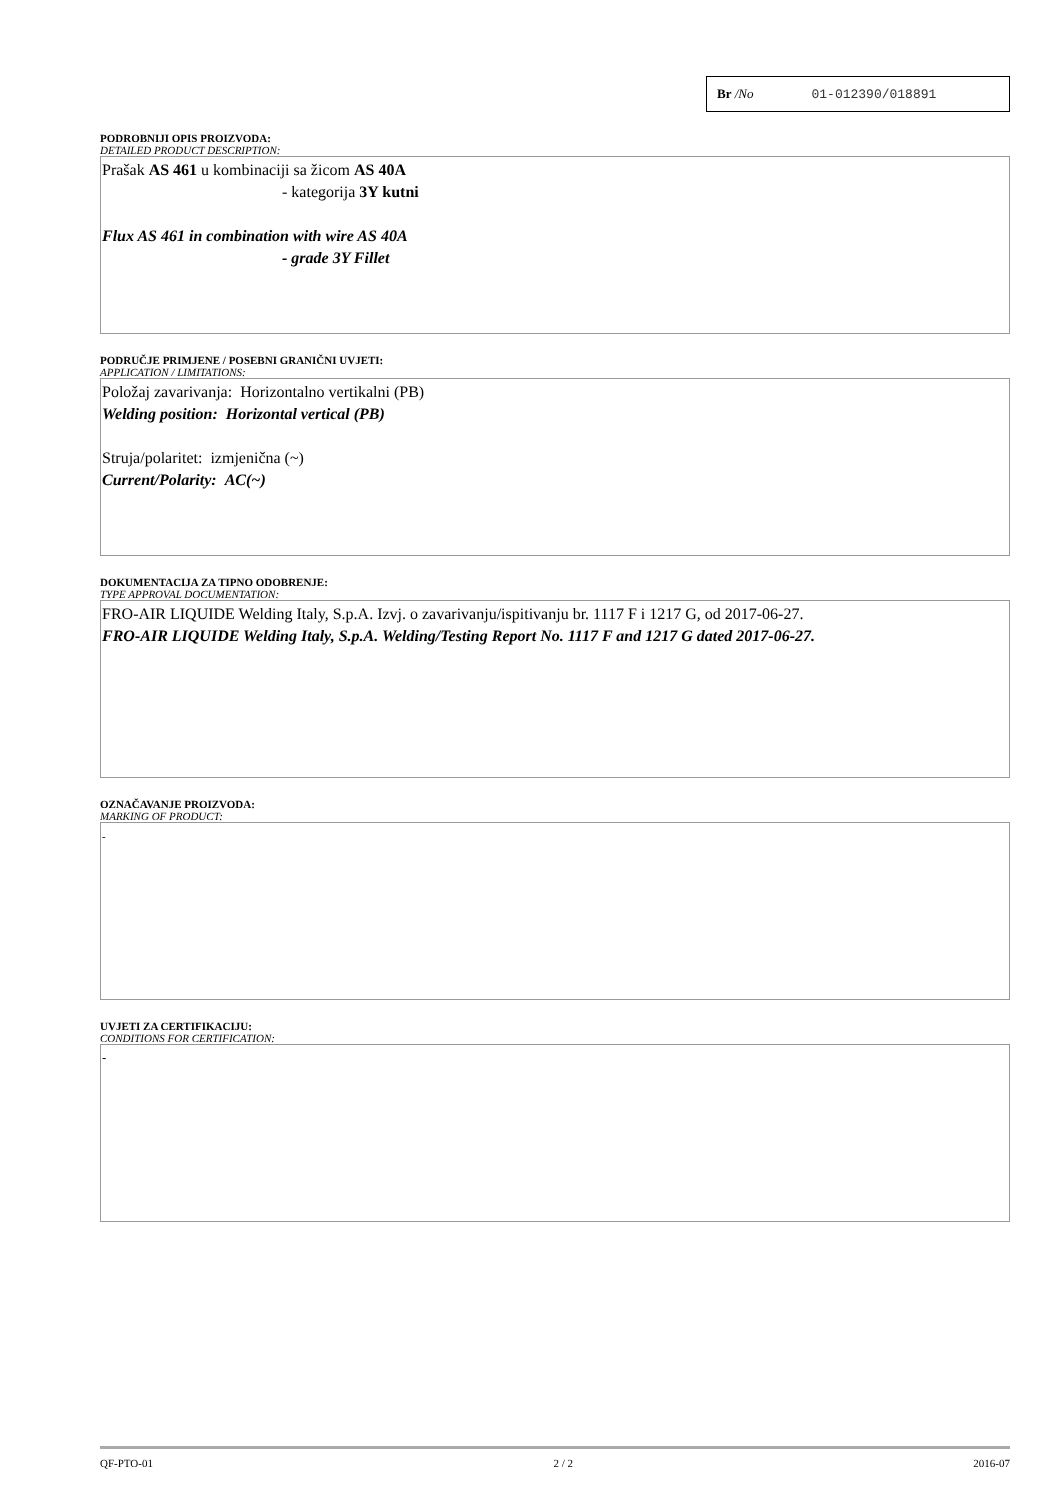Br /No 01-012390/018891
PODROBNIJI OPIS PROIZVODA:
DETAILED PRODUCT DESCRIPTION:
Prašak AS 461 u kombinaciji sa žicom AS 40A
- kategorija 3Y kutni
Flux AS 461 in combination with wire AS 40A
- grade 3Y Fillet
PODRUČJE PRIMJENE / POSEBNI GRANIČNI UVJETI:
APPLICATION / LIMITATIONS:
Položaj zavarivanja: Horizontalno vertikalni (PB)
Welding position: Horizontal vertical (PB)
Struja/polaritet: izmjenična (~)
Current/Polarity: AC(~)
DOKUMENTACIJA ZA TIPNO ODOBRENJE:
TYPE APPROVAL DOCUMENTATION:
FRO-AIR LIQUIDE Welding Italy, S.p.A. Izvj. o zavarivanju/ispitivanju br. 1117 F i 1217 G, od 2017-06-27.
FRO-AIR LIQUIDE Welding Italy, S.p.A. Welding/Testing Report No. 1117 F and 1217 G dated 2017-06-27.
OZNAČAVANJE PROIZVODA:
MARKING OF PRODUCT:
-
UVJETI ZA CERTIFIKACIJU:
CONDITIONS FOR CERTIFICATION:
-
QF-PTO-01 2 / 2 2016-07